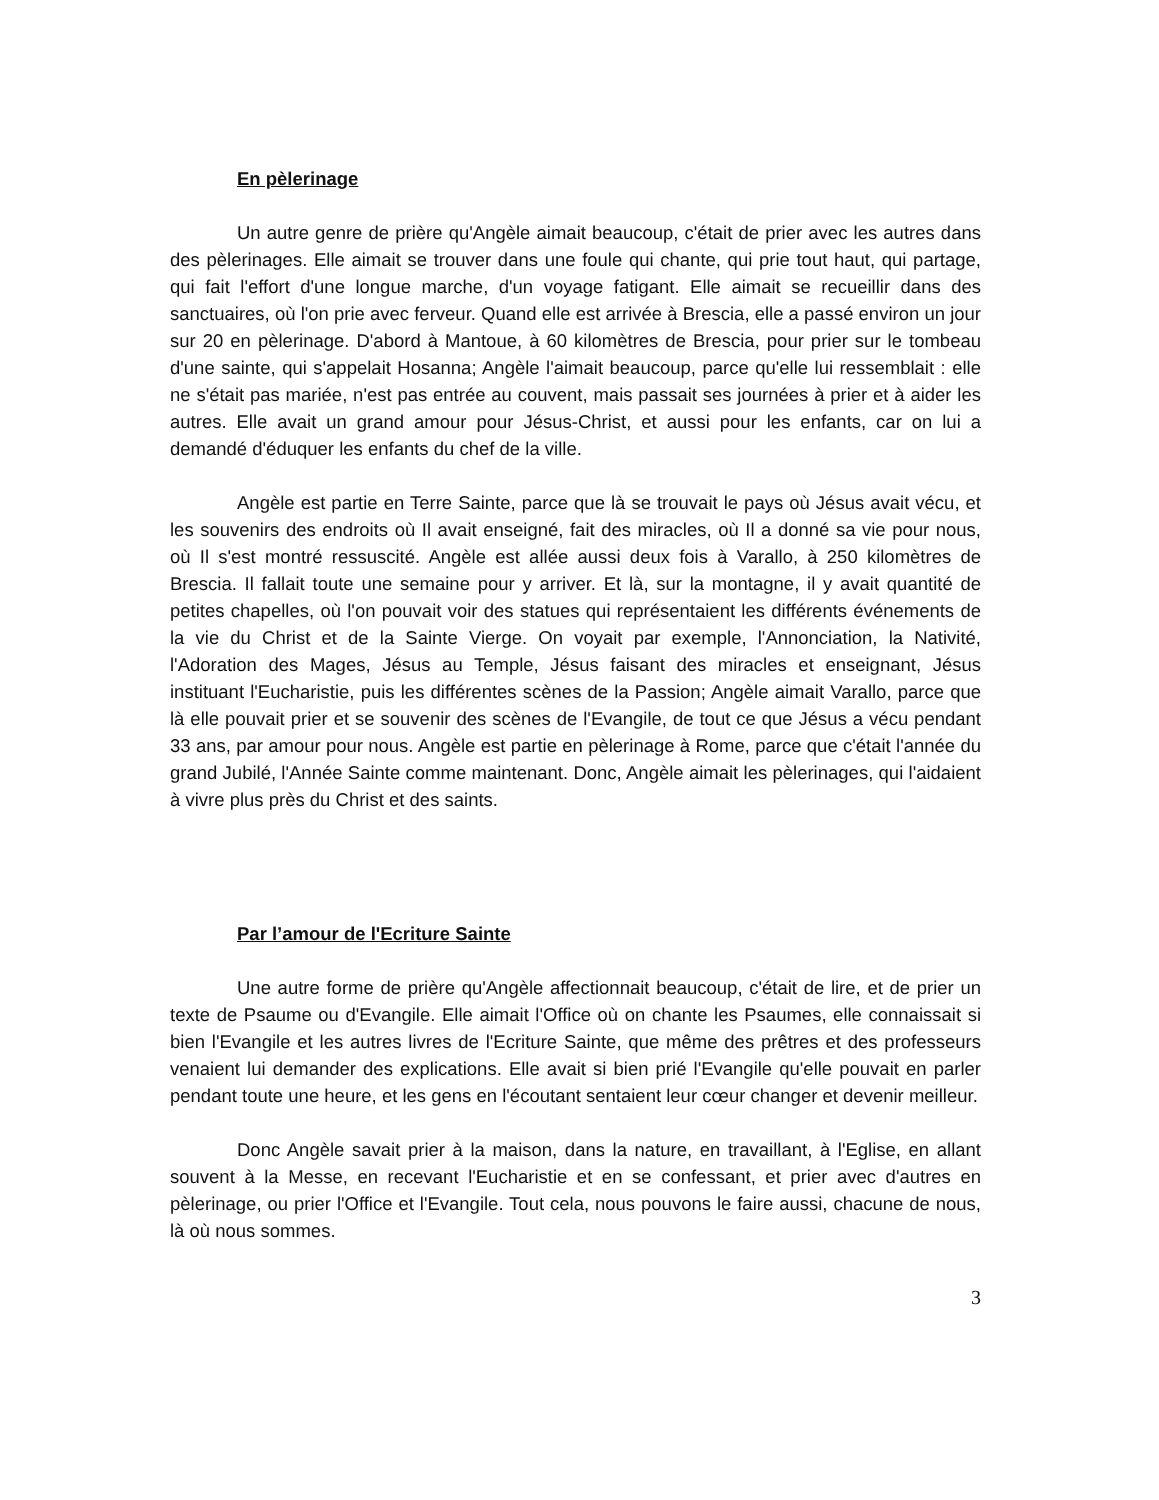En pèlerinage
Un autre genre de prière qu'Angèle aimait beaucoup, c'était de prier avec les autres dans des pèlerinages. Elle aimait se trouver dans une foule qui chante, qui prie tout haut, qui partage, qui fait l'effort d'une longue marche, d'un voyage fatigant. Elle aimait se recueillir dans des sanctuaires, où l'on prie avec ferveur. Quand elle est arrivée à Brescia, elle a passé environ un jour sur 20 en pèlerinage. D'abord à Mantoue, à 60 kilomètres de Brescia, pour prier sur le tombeau d'une sainte, qui s'appelait Hosanna; Angèle l'aimait beaucoup, parce qu'elle lui ressemblait : elle ne s'était pas mariée, n'est pas entrée au couvent, mais passait ses journées à prier et à aider les autres. Elle avait un grand amour pour Jésus-Christ, et aussi pour les enfants, car on lui a demandé d'éduquer les enfants du chef de la ville.
Angèle est partie en Terre Sainte, parce que là se trouvait le pays où Jésus avait vécu, et les souvenirs des endroits où Il avait enseigné, fait des miracles, où Il a donné sa vie pour nous, où Il s'est montré ressuscité. Angèle est allée aussi deux fois à Varallo, à 250 kilomètres de Brescia. Il fallait toute une semaine pour y arriver. Et là, sur la montagne, il y avait quantité de petites chapelles, où l'on pouvait voir des statues qui représentaient les différents événements de la vie du Christ et de la Sainte Vierge. On voyait par exemple, l'Annonciation, la Nativité, l'Adoration des Mages, Jésus au Temple, Jésus faisant des miracles et enseignant, Jésus instituant l'Eucharistie, puis les différentes scènes de la Passion; Angèle aimait Varallo, parce que là elle pouvait prier et se souvenir des scènes de l'Evangile, de tout ce que Jésus a vécu pendant 33 ans, par amour pour nous. Angèle est partie en pèlerinage à Rome, parce que c'était l'année du grand Jubilé, l'Année Sainte comme maintenant. Donc, Angèle aimait les pèlerinages, qui l'aidaient à vivre plus près du Christ et des saints.
Par l’amour de l'Ecriture Sainte
Une autre forme de prière qu'Angèle affectionnait beaucoup, c'était de lire, et de prier un texte de Psaume ou d'Evangile. Elle aimait l'Office où on chante les Psaumes, elle connaissait si bien l'Evangile et les autres livres de l'Ecriture Sainte, que même des prêtres et des professeurs venaient lui demander des explications. Elle avait si bien prié l'Evangile qu'elle pouvait en parler pendant toute une heure, et les gens en l'écoutant sentaient leur cœur changer et devenir meilleur.
Donc Angèle savait prier à la maison, dans la nature, en travaillant, à l'Eglise, en allant souvent à la Messe, en recevant l'Eucharistie et en se confessant, et prier avec d'autres en pèlerinage, ou prier l'Office et l'Evangile. Tout cela, nous pouvons le faire aussi, chacune de nous, là où nous sommes.
3